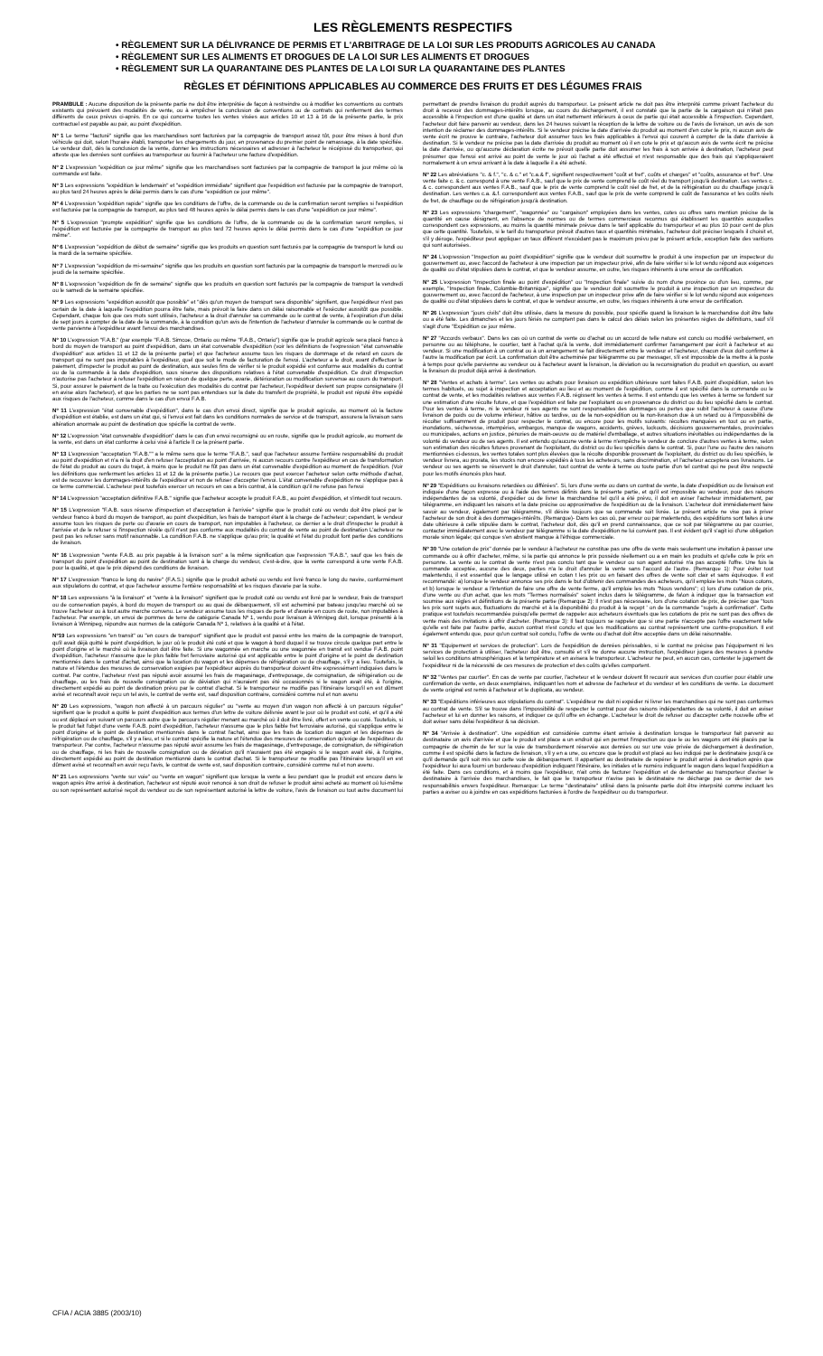LES RÈGLEMENTS RESPECTIFS
• RÈGLEMENT SUR LA DÉLIVRANCE DE PERMIS ET L'ARBITRAGE DE LA LOI SUR LES PRODUITS AGRICOLES AU CANADA
• RÈGLEMENT SUR LES ALIMENTS ET DROGUES DE LA LOI SUR LES ALIMENTS ET DROGUES
• RÈGLEMENT SUR LA QUARANTAINE DES PLANTES DE LA LOI SUR LA QUARANTAINE DES PLANTES
RÈGLES ET DÉFINITIONS APPLICABLES AU COMMERCE DES FRUITS ET DES LÉGUMES FRAIS
PRAMBULE : Aucune disposition de la présente partie ne doit être interprétée de façon à restreindre ou à modifier les conventions ou contrats existants qui prévoient des modalités de vente, ou à empêcher la conclusion de conventions ou de contrats qui renferment des termes différents de ceux prévus ci-après. En ce qui concerne toutes les ventes visées aux articles 10 et 13 à 16 de la présente partie, le prix contractuel est payable au pair, au point d'expédition.
Nº 1 Le terme "facturé" signifie que les marchandises sont facturées par la compagnie de transport assez tôt, pour être mises à bord d'un véhicule qui doit, selon l'horaire établi, transporter les chargements du jour, en provenance du premier point de ramassage, à la date spécifiée. Le vendeur doit, dès la conclusion de la vente, donner les instructions nécessaires et adresser à l'acheteur le récépissé du transporteur, qui atteste que les denrées sont confiées au transporteur ou fournir à l'acheteur une facture d'expédition.
Nº 2 L'expression "expédition ce jour même" signifie que les marchandises sont facturées par la compagnie de transport la jour même où la commande est faite.
Nº 3 Les expressions "expédition le lendemain" et "expédition immédiate" signifient que l'expédition est facturée par la compagnie de transport, au plus tard 24 heures après le délai permis dans le cas d'une "expédition ce jour même".
Nº 4 L'expression "expédition rapide" signifie que les conditions de l'offre, de la commande ou de la confirmation seront remplies si l'expédition est facturée par la compagnie de transport, au plus tard 48 heures après le délai permis dans le cas d'une "expédition ce jour même".
Nº 5 L'expression "prompte expédition" signifie que les conditions de l'offre, de la commande ou de la confirmation seront remplies, si l'expédition est facturée par la compagnie de transport au plus tard 72 heures après le délai permis dans le cas d'une "expédition ce jour même".
Nº 6 L'expression "expédition de début de semaine" signifie que les produits en question sont facturés par la compagnie de transport le lundi ou la mardi de la semaine spécifiée.
Nº 7 L'expression "expédition de mi-semaine" signifie que les produits en question sont facturés par la compagnie de transport le mercredi ou le jeudi de la semaine spécifiée.
Nº 8 L'expression "expédition de fin de semaine" signifie que les produits en question sont facturés par la compagnie de transport la vendredi ou le samedi de la semaine spécifiée.
Nº 9 Les expressions "expédition aussitôt que possible" et "dès qu'un moyen de transport sera disponible" signifient, que l'expéditeur n'est pas certain de la date à laquelle l'expédition pourra être faite, mais prévoit la faire dans un délai raisonnable et l'exécuter aussitôt que possible. Cependant, chaque fois que ces mots sont utilisés, l'acheteur a la droit d'annuler sa commande ou le contrat de vente, à l'expiration d'un délai de sept jours à compter de la date de la commande, à la condition qu'un avis de l'intention de l'acheteur d'annuler la commande ou le contrat de vente parvienne à l'expéditeur avant l'envoi des marchandises.
Nº 10 L'expression "F.A.B." (par exemple "F.A.B. Simcoe, Ontario ou même "F.A.B., Ontario") signifie que le produit agricole sera placé franco à bord du moyen de transport au point d'expédition, dans un état convenable d'expédition (voir les définitions de l'expression "état convenable d'expédition" aux articles 11 et 12 de la présente partie) et que l'acheteur assume tous les risques de dommage et de retard en cours de transport qui ne sont pas imputables à l'expéditeur, quel que soit le mode de facturation de l'envoi. L'acheteur a le droit, avant d'effectuer le paiement, d'inspecter le produit au point de destination, aux seules fins de vérifier si le produit expédié est conforme aux modalités du contrat ou de la commande à la date d'expédition, sous réserve des dispositions relatives à l'état convenable d'expédition. Ce droit d'inspection n'autorise pas l'acheteur à refuser l'expédition en raison de quelque perte, avarie, détérioration ou modification survenue au cours du transport. Si, pour assurer le paiement de la traite ou l'exécution des modalités du contrat par l'acheteur, l'expéditeur devient son propre consignataire (il en avise alors l'acheteur), et que les parties ne se sont pas entendues sur la date du transfert de propriété, le produit est réputé être expédié aux risques de l'acheteur, comme dans le cas d'un envoi F.A.B.
Nº 11 L'expression "état convenable d'expédition", dans le cas d'un envoi direct, signifie que le produit agricole, au moment où la facture d'expédition est établie, est dans un état qui, si l'envoi est fait dans les conditions normales de service et de transport, assurera la livraison sans altération anormale au point de destination que spécifie la contrat de vente.
Nº 12 L'expression "état convenable d'expédition" dans le cas d'un envoi reconsigné ou en route, signifie que le produit agricole, au moment de la vente, est dans un état conforme à celui visé à l'article ll ce la présent partie.
Nº 13 L'expression "acceptation "F.A.B."" a le même sens que le terme "F.A.B.", sauf que l'acheteur assume l'entière responsabilité du produit au point d'expédition et n'a ni la droit d'en refuser l'acceptation au point d'arrivée, ni aucun recours contre l'expéditeur en cas de transformation de l'état du produit au cours du trajet, à moins que le produit ne fût pas dans un état convenable d'expédition au moment de l'expédition. (Voir les définitions que renferment les articles 11 et 12 de la présente partie.) Le recours que peut exercer l'acheteur selon cette méthode d'achat, est de recouvrer les dommages-intérêts de l'expéditeur et non de refuser d'accepter l'envoi. L'état convenable d'expédition ne s'applique pas à ce terme commercial. L'acheteur peut toutefois exercer un recours en cas a bris contrat, à la condition qu'il ne refuse pas l'envoi
Nº 14 L'expression "acceptation définitive F.A.B." signifie que l'acheteur accepte le produit F.A.B., au point d'expédition, et s'interdit tout recours.
Nº 15 L'expression "F.A.B. sous réserve d'inspection et d'acceptation à l'arrivée" signifie que le produit coté ou vendu doit être placé par le vendeur franco à bord du moyen de transport, au point d'expédition, les frais de transport étant à la charge de l'acheteur; cependant, le vendeur assume tous les risques de perte ou d'avarie en cours de transport, non imputables à l'acheteur, ce dernier a le droit d'inspecter le produit à l'arrivée et de le refuser si l'inspection révèle qu'il n'est pas conforme aux modalités du contrat de vente au point de destination L'acheteur ne peut pas les refuser sans motif raisonnable. La condition F.A.B. ne s'applique qu'au prix; la qualité et l'état du produit font partie des conditions de livraison.
Nº 16 L'expression "vente F.A.B. au prix payable à la livraison son" a la même signification que l'expression "F.A.B.", sauf que les frais de transport du point d'expédition au point de destination sont à la charge du vendeur, c'est-à-dire, que la vente correspond à une vente F.A.B. pour la qualité, et que le prix dépend des conditions de livraison.
Nº 17 L'expression "franco le long du navire" (F.A.S.) signifie que le produit acheté ou vendu est livré franco le long du navire, conformément aux stipulations du contrat, et que l'acheteur assume l'entière responsabilité et les risques d'avarie par la suite.
Nº 18 Les expressions "à la livraison" et "vente à la livraison" signifient que le produit coté ou vendu est livré par le vendeur, frais de transport ou de conservation payés, à bord du moyen de transport ou au quai de débarquement, s'il est acheminé par bateau jusqu'au marché où se trouve l'acheteur ou à tout autre marche convenu. Le vendeur assume tous les risques de perte et d'avarie en cours de route, non imputables à l'acheteur. Par exemple, un envoi de pommes de terre de catégorie Canada Nº 1, vendu pour livraison à Winnipeg doit, lorsque présenté à la livraison à Winnipeg, répondre aux normes de la catégorie Canada Nº 1, relatives à la qualité et à l'état.
Nº19 Les expressions "en transit" ou "en cours de transport" signifient que le produit est passé entre les mains de la compagnie de transport, qu'il avait déjà quitté le point d'expédition, le jour où le produit été coté et que le wagon à bord duquel il se trouve circule quelque part entre le point d'origine et le marché où la livraison doit être faite. Si une wagonnée en marche ou une wagonnée en transit est vendue F.A.B. point d'expédition, l'acheteur n'assume que le plus faible fret ferroviaire autorisé qui est applicable entre le point d'origine et le point de destination mentionnés dans le contrat d'achat, ainsi que la location du wagon et les dépenses de réfrigération ou de chauffage, s'il y a lieu. Toutefois, la nature et l'étendue des mesures de conservation exigées par l'expéditeur auprès du transporteur doivent être expressément indiquées dans le contrat. Par contre, l'acheteur n'est pas réputé avoir assumé les frais de magasinage, d'entreposage, de consignation, de réfrigération ou de chauffage, ou les frais de nouvelle consignation ou de déviation qui n'auraient pas été occasionnés si le wagon avait été, à l'origine, directement expédié au point de destination prévu par le contrat d'achat. Si le transporteur ne modifie pas l'itinéraire lorsqu'il en est dûment avisé et reconnaît avoir reçu un tel avis, le contrat de vente est, sauf disposition contraire, considéré comme nul et non avenu
Nº 20 Les expressions, "wagon non affecté à un parcours régulier" ou "vente au moyen d'un wagon non affecté à un parcours régulier" signifient que le produit a quitté le point d'expédition aux termes d'un lettre de voiture délivrée avant le jour où le produit est coté, et qu'il a été ou est déplacé en suivant un parcours autre que le parcours régulier menant au marché où il doit être livré, offert en vente ou coté. Toutefois, si le produit fait l'objet d'une vente F.A.B. point d'expédition, l'acheteur n'assume que le plus faible fret ferroviaire autorisé, qui s'applique entre le point d'origine et le point de destination mentionnés dans le contrat l'achat, ainsi que les frais de location du wagon et les dépenses de réfrigération ou de chauffage, s'il y a lieu, et si le contrat spécifie la nature et l'étendue des mesures de conservation qu'exige de l'expéditeur du transporteur. Par contre, l'acheteur n'assume pas réputé avoir assume les frais de magasinage, d'entreposage, de consignation, de réfrigération ou de chauffage, ni les frais de nouvelle consignation ou de déviation qu'il n'auraient pas été engagés si le wagon avait été, à l'origine, directement expédié au point de destination mentionné dans le contrat d'achat. Si le transporteur ne modifie pas l'itinéraire lorsqu'il en est dûment avisé et reconnaît en avoir reçu l'avis, le contrat de vente est, sauf disposition contraire, considéré comme nul et non avenu.
Nº 21 Les expressions "vente sur voie" ou "vente en wagon" signifient que lorsque la vente a lieu pendant que le produit est encore dans le wagon après être arrivé à destination, l'acheteur est réputé avoir renoncé à son droit de refuser le produit ainsi acheté au moment où lui-même ou son représentant autorisé reçoit du vendeur ou de son représentant autorisé la lettre de voiture, l'avis de livraison ou tout autre document lui permettant de prendre livraison du produit auprès du transporteur. Le présent article ne doit pas être interprété comme privant l'acheteur du droit à recevoir des dommages-intérêts lorsque, au cours du déchargement, il est constaté que la partie de la cargaison qui n'était pas accessible à l'inspection est d'une qualité et dans un état nettement inférieurs à ceux de partie qui était accessible à l'inspection. Cependant, l'acheteur doit faire parvenir au vendeur, dans les 24 heures suivant la réception de la lettre de voiture ou de l'avis de livraison, un avis de son intention de réclamer des dommages-intérêts. Si le vendeur précise la date d'arrivée du produit au moment d'en coter le prix, ni aucun avis de vente écrit ne prouve le contraire, l'acheteur doit assumer tous les frais applicables à l'envoi qui courent à compter de la date d'arrivée à destination. Si le vendeur ne précise pas la date d'arrivée du produit au moment où il en cote le prix et qu'aucun avis de vente écrit ne précise la date d'arrivée, ou qu'aucune déclaration écrite ne prévoit quelle partie doit assumer les frais à son arrivée à destination, l'acheteur peut présumer que l'envoi est arrivé au point de vente le jour où l'achat a été effectué et n'est responsable que des frais qui s'appliqueraient normalement à un envoi arrivant à la date à laquelle il a été acheté.
Nº 22 Les abréviations "c. & f.", "c. & c." et "c.a.& f", signifient respectivement "coût et fret", coûts et charges" et "coûts, assurance et fret". Une vente faite c. & c. correspond à une vente F.A.B., sauf que le prix de vente comprend le coût réel du transport jusqu'à destination. Les ventes c. & c. correspondent aux ventes F.A.B., sauf que le prix de vente comprend le coût réel de fret, et de la réfrigération ou du chauffage jusqu'à destination. Les ventes c.a. &.f. correspondent aux ventes F.A.B., sauf que le prix de vente comprend le coût de l'assurance et les coûts réels de fret, de chauffage ou de réfrigération jusqu'à destination.
Nº 23 Les expressions "chargement", "wagonnée" ou "cargaison" employées dans les ventes, cotes ou offres sans mention précise de la quantité en cause désignent, en l'absence de normes ou de termes commerciaux reconnus qui établissent les quantités auxquelles correspondent ces expressions, au moins la quantité minimale prévue dans le tarif applicable du transporteur et au plus 10 pour cent de plus que cette quantité. Toutefois, si le tarif du transporteur prévoit d'autres taux et quantités minimales, l'acheteur doit préciser lesquels il choisit et, s'il y déroge, l'expéditeur peut appliquer un taux différent n'excédant pas le maximum prévu par le présent article, exception faite des varitions qui sont autorisées.
Nº 24 L'expression "Inspection au point d'expédition" signifie que le vendeur doit soumettre le produit à une inspection par un inspecteur du gouvernement ou, avec l'accord de l'acheteur à une inspection par un inspecteur privé, afin de faire vérifier si le lot vendu répond aux exigences de qualité ou d'état stipulées dans le contrat, et que le vendeur assume, en outre, les risques inhérents à une erreur de certification.
Nº 25 L'expression "Inspection finale au point d'expédition" ou "Inspection finale" suivie du nom d'une province ou d'un lieu, comme, par exemple, "Inspection finale, Colombie-Britannique", signifie que le vendeur doit soumettre le produit à une inspection par un inspecteur du gouvernement ou, avec l'accord de l'acheteur, à une inspection par un inspecteur prive afin de faire vérifier si le lot vendu répond aux exigences de qualité ou d'état stipulées dans le contrat, et que le vendeur assume, en outre, les risques inhérents à une erreur de certification.
Nº 26 L'expression "jours civils" doit être utilisée, dans la mesure du possible, pour spécifie quand la livraison le la marchandise doit être faite ou a été faite. Les dimanches et les jours fériés ne comptent pas dans le calcul des délais selon les présentes règles de définitions, sauf s'il s'agit d'une "Expédition ce jour même.
Nº 27 "Accords verbaux". Dans les cas où un contrat de vente ou d'achat ou un accord de telle nature est conclu ou modifié verbalement, en personne ou au téléphone, le courtier, tant à l'achat qu'à la vente, doit immédiatement confirmer l'arrangement par écrit à l'acheteur et au vendeur. Si une modification à un contrat ou à un arrangement se fait directement entre le vendeur et l'acheteur, chacun d'eux doit confirmer à l'autre la modification par écrit. La confirmation doit être acheminée par télégramme ou par messager, s'il est impossible de la mettre à la poste à temps pour qu'elle parvienne au vendeur ou à l'acheteur avant la livraison, la déviation ou la reconsignation du produit en question, ou avant la livraison du produit déjà arrivé à destination.
Nº 28 "Ventes et achats à terme". Les ventes ou achats pour livraison ou expédition ultérieure sont faites F.A.B. point d'expédition, selon les termes habituels, ou sujet à inspection et acceptation au lieu et au moment de l'expédition, comme il est spécifié dans la commande ou le contrat de vente, et les modalités relatives aux ventes F.A.B. régissent les ventes à terme. Il est entendu que les ventes à terme se fondent sur une estimation d'une récolte future, et que l'expédition est faite par l'exploitant ou en provenance du district ou du lieu spécifié dans le contrat. Pour les ventes à terme, ni le vendeur ni ses agents ne sont responsables des dommages ou pertes que subit l'acheteur à cause d'une livraison de poids ou de volume inférieur, hâtive ou tardive, ou de la non-expédition ou la non-livraison due à un retard ou à l'impossibilité de récolter suffisamment de produit pour respecter le contrat, ou encore pour les motifs suivants: récoltes manquées en tout ou en partie, inondations, sécheresse, intempéries, embargos, manque de wagons, accidents, grèves, lockouts, décisions gouvernementales, provinciales ou municipales, actions en justice, pénuries de main-oeuvre ou de matériel d'emballage, et autres situations inévitables ou indépendantes de la volonté du vendeur ou de ses agents. Il est entendu qu'aucune vente à terme n'empêche le vendeur de conclure d'autres ventes à terme, selon son estimation des récoltes futures provenant de l'exploitant, du district ou du lieu spécifiés dans le contrat. Si, pour l'une ou l'autre des raisons mentionnées ci-dessus, les ventes totales sont plus élevées que la récolte disponible provenant de l'exploitant, du district ou du lieu spécifiés, le vendeur livrera, au prorata, les stocks non encore expédiés à tous les acheteurs, sans discrimination, et l'acheteur acceptera ces livraisons. Le vendeur ou ses agents se réservent le droit d'annuler, tout contrat de vente à terme ou toute partie d'un tel contrat qui ne peut être respecté pour les motifs énoncés plus haut.
Nº 29 "Expéditions ou livraisons retardées ou différées". Si, lors d'une vente ou dans un contrat de vente, la date d'expédition ou de livraison est indiquée d'une façon expresse ou à l'aide des termes définis dans la présente partie, et qu'il est impossible au vendeur, pour des raisons indépendantes de sa volonté, d'expédier ou de livrer la marchandise tel qu'il a été prévu, il doit en aviser l'acheteur immédiatement, par télégramme, en indiquant les raisons et la date précise ou approximative de l'expédition ou de la livraison. L'acheteur doit immédiatement faire savoir au vendeur, également par télégramme, s'il désire toujours que sa commande soit livrée. Le présent article ne vise pas à priver l'acheteur de son droit à des dommages-intérêts. (Remarque)- Dans les cas où, par erreur ou par malentendu, des expéditions sont faites à une date ultérieure à celle stipulée dans le contrat, l'acheteur doit, dès qu'il en prend connaissance, que ce soit par télégramme ou par courrier, contacter immédiatement avec le vendeur par télégramme si la date d'expédition ne lui convient pas. Il est évident qu'il s'agit ici d'une obligation morale sinon légale; qui conque s'en abstient manque à l'éthique commerciale.
Nº 30 "Une cotation de prix" donnée par le vendeur à l'acheteur ne constitue pas une offre de vente mais seulement une invitation à passer une commande ou à offrir d'acheter, même, si la partie qui annonce le prix possède réellement ou a en main les produits et qu'elle cote le prix en personne. La vente ou le contrat de vente n'est pas conclu tant que le vendeur ou son agent autorisé n'a pas accepté l'offre. Une fois la commande acceptée, aucune des deux, parties n'a le droit d'annuler la vente sans l'accord de l'autre. (Remarque 1): Pour éviter tout malentendu, il est essentiel que le langage utilisé en cotan t les prix ou en faisant des offres de vente soit clair et sans équivoque. Il est recommandé: a) lorsque le vendeur annonce ses prix dans le but d'obtenir des commandes des acheteurs, qu'il emploie les mots "Nous cotons, et b) lorsque le vendeur a l'intention de faire une offre de vente ferme, qu'il emploie les mots "Nous vendons"; c) lors d'une cotation de prix, d'une vente ou d'un achat, que les mots "Termes normalisés" soient inclus dans le télégramme, de fa\on à indiquer que la transaction est soumise aux règles et définitions de la présente partie (Remarque 2): Il n'est pas nécessaire, lors d'une cotation de prix, de préciser que "tous les prix sont sujets aux, fluctuations du marché et à la disponibilité du produit à la reçept ' on de la commande "sujets à confirmation". Cette pratique est toutefois recommandée puisqu'elle permet de rappeler aux acheteurs éventuels que les cotations de prix ne sont pas des offres de vente mais des invitations à offrir d'acheter. (Remarque 3): Il faut toujours se rappeler que si une partie n'accepte pas l'offre exactement telle qu'elle est faite par l'autre partie, aucun contrat n'est conclu et que les modifications au contrat représentent une contre-proposition. Il est également entendu que, pour qu'un contrat soit conclu, l'offre de vente ou d'achat doit être acceptée dans un délai raisonnable.
Nº 31 "Equipement et services de protection". Lors de l'expédition de denrées périssables, si le contrat ne précise pas l'équipement ni les services de protection à utiliser, l'acheteur doit être, consulté et s'il ne donne aucune instruction, l'expéditeur jugera des mesures à prendre seloil les conditions atmosphériques et la température et en avisera le transporteur. L'acheteur ne peut, en aucun cas, contester le jugement de l'expéditeur ni de la nécessité de ces mesures de protection et des coûts qu'elles comportent.
Nº 32 "Ventes par courtier". En cas de vente par courtier, l'acheteur et le vendeur doivent fit recourir aux services d'un courtier pour établir une confirmation de vente, en deux exemplaires, indiquant les nom et adresse de l'acheteur et du vendeur et les conditions de vente. Le document de vente original est remis à l'acheteur et le duplicata, au vendeur.
Nº 33 "Expéditions inférieures aux stipulations du contrat". L'expéditeur ne doit ni expédier ni livrer les marchandises qui ne sont pas conformes au contrat de vente. S'il se trouve dans l'impossibilité de respecter le contrat pour des raisons indépendantes de sa volonté, il doit en aviser l'acheteur et lui en donner les raisons, et indiquer ce qu'il offre en échange. L'acheteur le droit de refuser ou d'accepter cette nouvelle offre et doit aviser sans délai l'expéditeur & sa décision.
Nº 34 "Arrivée à destination". Une expédition est considérée comme étant arrivée à destination lorsque le transporteur fait parvenir au destinataire un avis d'arrivée et que le produit est place a un endroit qui en permet l'inspection ou que le ou les wagons ont été placés par la compagnie de chemin de fer sur la voie de transbordement réservée aux denrées ou sur une voie privée de déchargement à destination, comme il est spécifié dans la facture de livraison, s'il y en a une, ou encore que le produit est placé au lieu indiqué par le destinataire jusqu'à ce qu'il demande qu'il soit mis sur cette voie de débarquement. Il appartient au destinataire de repérer le produit arrivé à destination après que l'expéditeur lui aura fourni un bordereau d'expédition indiquant l'itinéraire, les initiales et le numéro indiquant le wagon dans lequel l'expédition a été faite. Dans ces conditions, et à moins que l'expéditeur, n'ait omis de facturer l'expédition et de demander au transporteur d'aviser le destinataire à l'arrivée des marchandises, le fait que le transporteur n'avise pas le destinataire ne décharge pas ce dernier de ses responsabilités envers l'expéditeur. Remarque: Le terme "destinataire" utilisé dans la présente partie doit être interprété comme incluant les parties a aviser ou à joindre en cas expéditions facturées à l'ordre de l'expéditeur ou du transporteur.
CFIA / ACIA 3885 (2003/10)